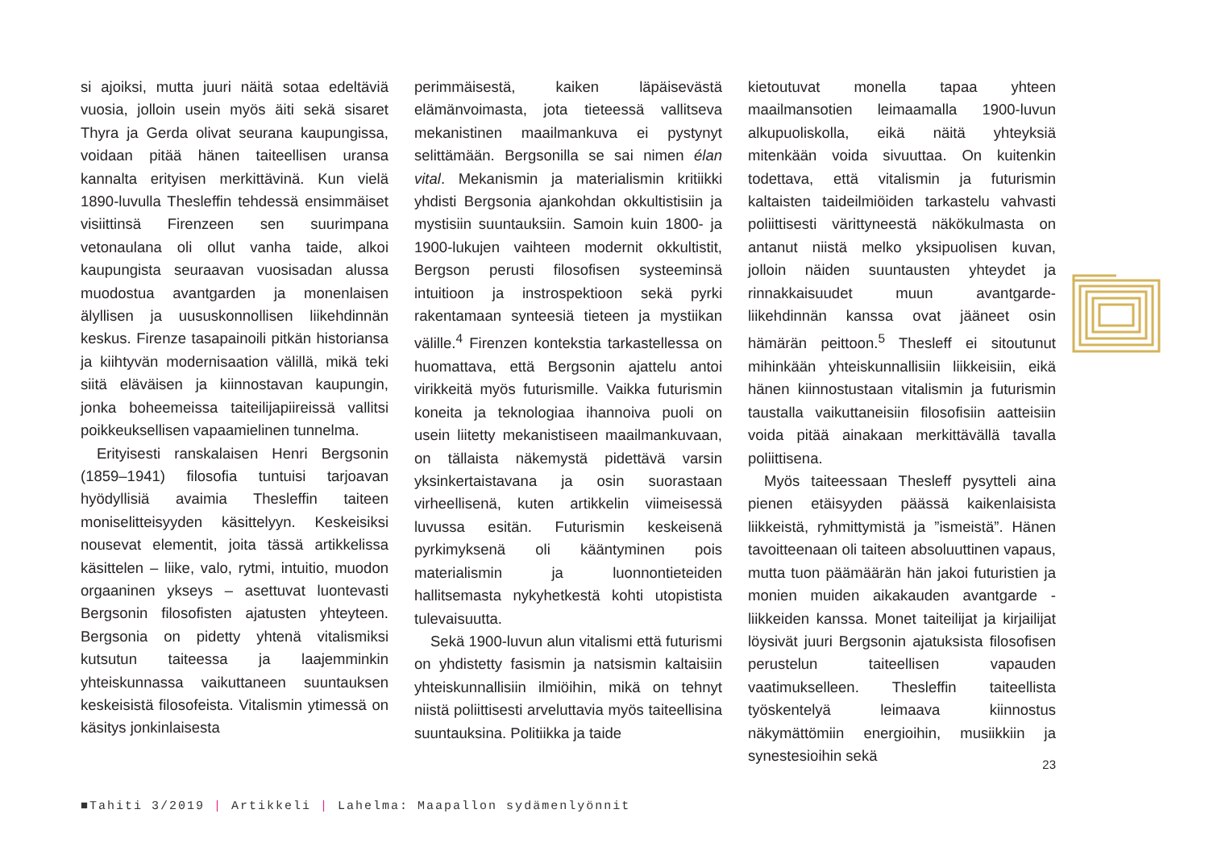si ajoiksi, mutta juuri näitä sotaa edeltäviä vuosia, jolloin usein myös äiti sekä sisaret Thyra ja Gerda olivat seurana kaupungissa, voidaan pitää hänen taiteellisen uransa kannalta erityisen merkittävinä. Kun vielä 1890-luvulla Thesleffin tehdessä ensimmäiset visiittinsä Firenzeen sen suurimpana vetonaulana oli ollut vanha taide, alkoi kaupungista seuraavan vuosisadan alussa muodostua avantgarden ja monenlaisen älyllisen ja uususkonnollisen liikehdinnän keskus. Firenze tasapainoili pitkän historiansa ja kiihtyvän modernisaation välillä, mikä teki siitä eläväisen ja kiinnostavan kaupungin, jonka boheemeissa taiteilijapiireissä vallitsi poikkeuksellisen vapaamielinen tunnelma.
Erityisesti ranskalaisen Henri Bergsonin (1859–1941) filosofia tuntuisi tarjoavan hyödyllisiä avaimia Thesleffin taiteen moniselitteisyyden käsittelyyn. Keskeisiksi nousevat elementit, joita tässä artikkelissa käsittelen – liike, valo, rytmi, intuitio, muodon orgaaninen ykseys – asettuvat luontevasti Bergsonin filosofisten ajatusten yhteyteen. Bergsonia on pidetty yhtenä vitalismiksi kutsutun taiteessa ja laajemminkin yhteiskunnassa vaikuttaneen suuntauksen keskeisistä filosofeista. Vitalismin ytimessä on käsitys jonkinlaisesta
perimmäisestä, kaiken läpäisevästä elämänvoimasta, jota tieteessä vallitseva mekanistinen maailmankuva ei pystynyt selittämään. Bergsonilla se sai nimen élan vital. Mekanismin ja materialismin kritiikki yhdisti Bergsonia ajankohdan okkultistisiin ja mystisiin suuntauksiin. Samoin kuin 1800- ja 1900-lukujen vaihteen modernit okkultistit, Bergson perusti filosofisen systeeminsä intuitioon ja instrospektioon sekä pyrki rakentamaan synteesiä tieteen ja mystiikan välille.<sup>4</sup> Firenzen kontekstia tarkastellessa on huomattava, että Bergsonin ajattelu antoi virikkeitä myös futurismille. Vaikka futurismin koneita ja teknologiaa ihannoiva puoli on usein liitetty mekanistiseen maailmankuvaan, on tällaista näkemystä pidettävä varsin yksinkertaistavana ja osin suorastaan virheellisenä, kuten artikkelin viimeisessä luvussa esitän. Futurismin keskeisenä pyrkimyksenä oli kääntyminen pois materialismin ja luonnontieteiden hallitsemasta nykyhetkestä kohti utopistista tulevaisuutta.
Sekä 1900-luvun alun vitalismi että futurismi on yhdistetty fasismin ja natsismin kaltaisiin yhteiskunnallisiin ilmiöihin, mikä on tehnyt niistä poliittisesti arveluttavia myös taiteellisina suuntauksina. Politiikka ja taide
kietoutuvat monella tapaa yhteen maailmansotien leimaamalla 1900-luvun alkupuoliskolla, eikä näitä yhteyksiä mitenkään voida sivuuttaa. On kuitenkin todettava, että vitalismin ja futurismin kaltaisten taideilmiöiden tarkastelu vahvasti poliittisesti värittyneestä näkökulmasta on antanut niistä melko yksipuolisen kuvan, jolloin näiden suuntausten yhteydet ja rinnakkaisuudet muun avantgarde-liikehdinnän kanssa ovat jääneet osin hämärän peittoon.<sup>5</sup> Thesleff ei sitoutunut mihinkään yhteiskunnallisiin liikkeisiin, eikä hänen kiinnostustaan vitalismin ja futurismin taustalla vaikuttaneisiin filosofisiin aatteisiin voida pitää ainakaan merkittävällä tavalla poliittisena.
Myös taiteessaan Thesleff pysytteli aina pienen etäisyyden päässä kaikenlaisista liikkeistä, ryhmittymistä ja ”ismeistä”. Hänen tavoitteenaan oli taiteen absoluuttinen vapaus, mutta tuon päämäärän hän jakoi futuristien ja monien muiden aikakauden avantgarde -liikkeiden kanssa. Monet taiteilijat ja kirjailijat löysivät juuri Bergsonin ajatuksista filosofisen perustelun taiteellisen vapauden vaatimukselleen. Thesleffin taiteellista työskentelyä leimaava kiinnostus näkymättömiin energioihin, musiikkiin ja synestesioihin sekä
23
■Tahiti 3/2019 | Artikkeli | Lahelma: Maapallon sydämenlyönnit